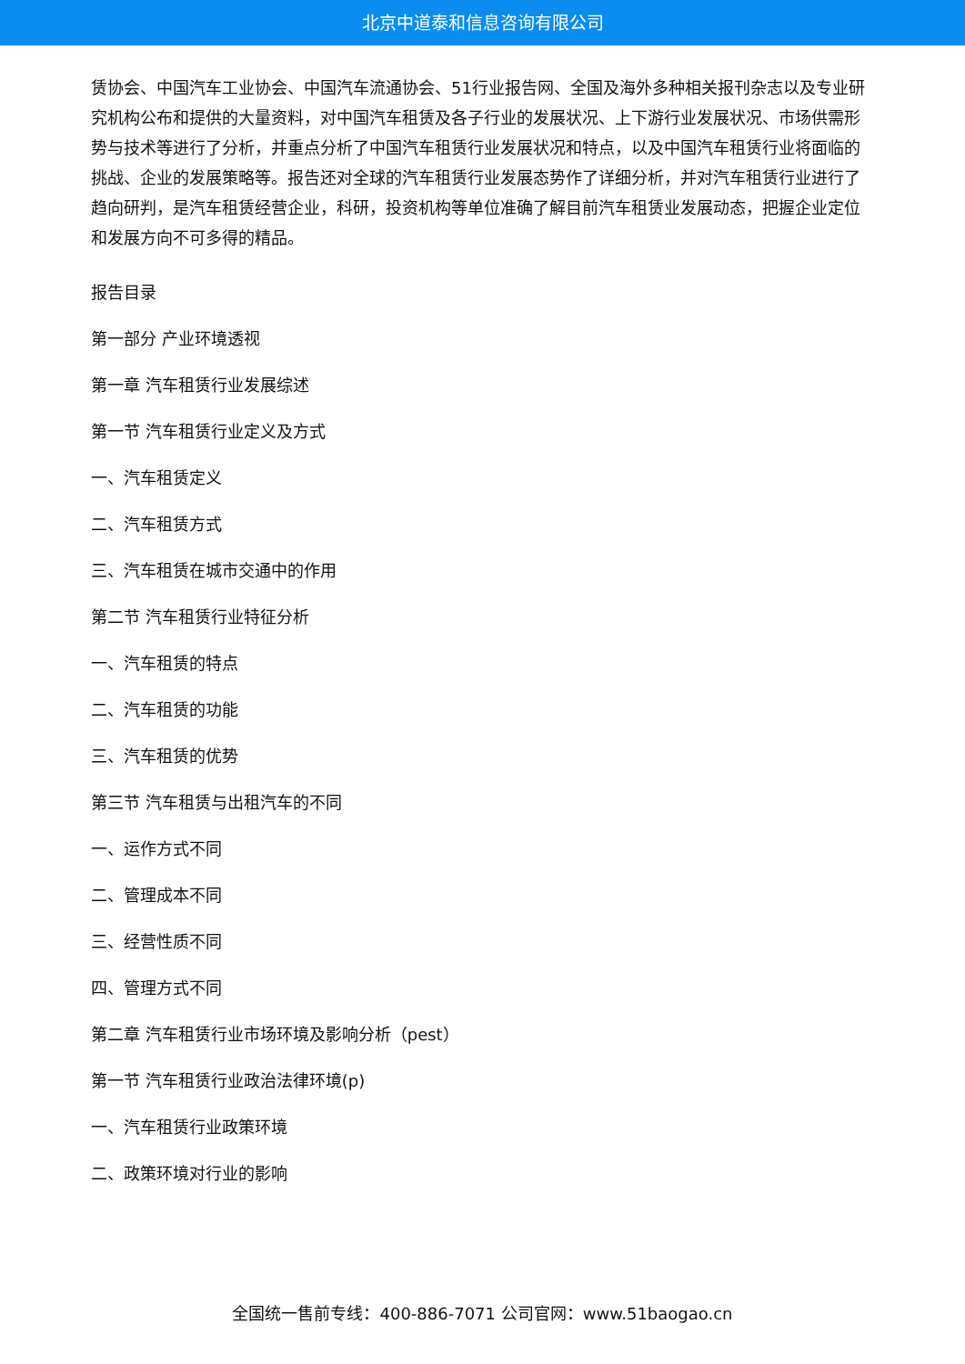北京中道泰和信息咨询有限公司
赁协会、中国汽车工业协会、中国汽车流通协会、51行业报告网、全国及海外多种相关报刊杂志以及专业研究机构公布和提供的大量资料，对中国汽车租赁及各子行业的发展状况、上下游行业发展状况、市场供需形势与技术等进行了分析，并重点分析了中国汽车租赁行业发展状况和特点，以及中国汽车租赁行业将面临的挑战、企业的发展策略等。报告还对全球的汽车租赁行业发展态势作了详细分析，并对汽车租赁行业进行了趋向研判，是汽车租赁经营企业，科研，投资机构等单位准确了解目前汽车租赁业发展动态，把握企业定位和发展方向不可多得的精品。
报告目录
第一部分 产业环境透视
第一章 汽车租赁行业发展综述
第一节 汽车租赁行业定义及方式
一、汽车租赁定义
二、汽车租赁方式
三、汽车租赁在城市交通中的作用
第二节 汽车租赁行业特征分析
一、汽车租赁的特点
二、汽车租赁的功能
三、汽车租赁的优势
第三节 汽车租赁与出租汽车的不同
一、运作方式不同
二、管理成本不同
三、经营性质不同
四、管理方式不同
第二章 汽车租赁行业市场环境及影响分析（pest）
第一节 汽车租赁行业政治法律环境(p)
一、汽车租赁行业政策环境
二、政策环境对行业的影响
全国统一售前专线：400-886-7071 公司官网：www.51baogao.cn